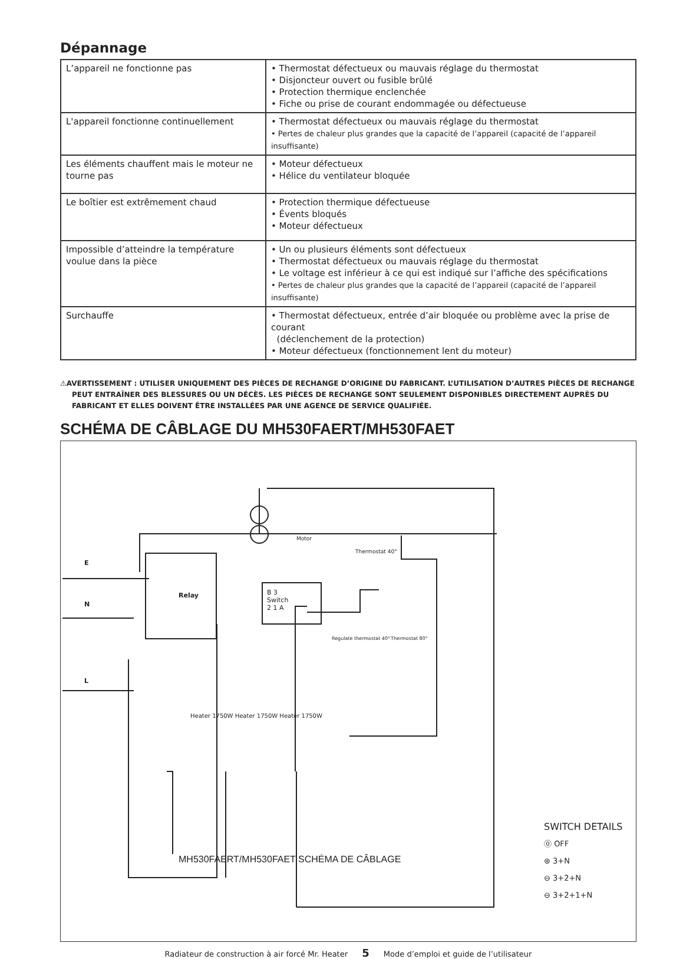Dépannage
| L’appareil ne fonctionne pas | • Thermostat défectueux ou mauvais réglage du thermostat • Disjoncteur ouvert ou fusible brûlé • Protection thermique enclenchée • Fiche ou prise de courant endommagée ou défectueuse |
| L'appareil fonctionne continuellement | • Thermostat défectueux ou mauvais réglage du thermostat • Pertes de chaleur plus grandes que la capacité de l’appareil (capacité de l’appareil insuffisante) |
| Les éléments chauffent mais le moteur ne tourne pas | • Moteur défectueux • Hélice du ventilateur bloquée |
| Le boîtier est extrêmement chaud | • Protection thermique défectueuse • Évents bloqués • Moteur défectueux |
| Impossible d’atteindre la température voulue dans la pièce | • Un ou plusieurs éléments sont défectueux • Thermostat défectueux ou mauvais réglage du thermostat • Le voltage est inférieur à ce qui est indiqué sur l’affiche des spécifications • Pertes de chaleur plus grandes que la capacité de l’appareil (capacité de l’appareil insuffisante) |
| Surchauffe | • Thermostat défectueux, entrée d’air bloquée ou problème avec la prise de courant (déclenchement de la protection) • Moteur défectueux (fonctionnement lent du moteur) |
⚠AVERTISSEMENT : UTILISER UNIQUEMENT DES PIÈCES DE RECHANGE D’ORIGINE DU FABRICANT. L’UTILISATION D’AUTRES PIÈCES DE RECHANGE PEUT ENTRAÎNER DES BLESSURES OU UN DÉCÈS. LES PIÈCES DE RECHANGE SONT SEULEMENT DISPONIBLES DIRECTEMENT AUPRÈS DU FABRICANT ET ELLES DOIVENT ÊTRE INSTALLÉES PAR UNE AGENCE DE SERVICE QUALIFIÉE.
SCHÉMA DE CÂBLAGE DU MH530FAERT/MH530FAET
E
N
L
Relay
Motor
Thermostat 40°
B 3
Switch
2 1 A
Regulate thermostat 40° Thermostat 80°
Heater 1750W Heater 1750W Heater 1750W
MH530FAERT/MH530FAET SCHÉMA DE CÂBLAGE
SWITCH DETAILS
⓪ OFF
⊛ 3+N
⊖ 3+2+N
⊖ 3+2+1+N
Radiateur de construction à air forcé Mr. Heater 5 Mode d’emploi et guide de l’utilisateur